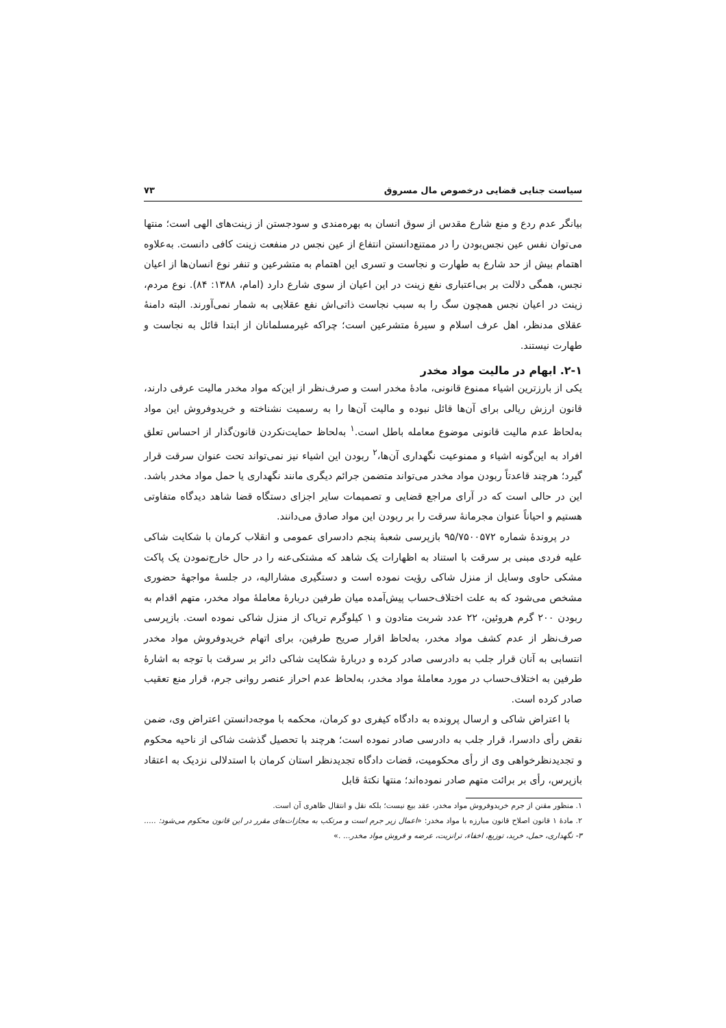سیاست جنایی قضایی درخصوص مال مسروق ۷۳
بیانگر عدم ردع و منع شارع مقدس از سوق انسان به بهره‌مندی و سودجستن از زینت‌های الهی است؛ منتها می‌توان نفس عین نجس‌بودن را در ممتنع‌دانستن انتفاع از عین نجس در منفعت زینت کافی دانست. به‌علاوه اهتمام بیش از حد شارع به طهارت و نجاست و تسری این اهتمام به متشرعین و تنفر نوع انسان‌ها از اعیان نجس، همگی دلالت بر بی‌اعتباری نفع زینت در این اعیان از سوی شارع دارد (امام، ۱۳۸۸: ۸۴). نوع مردم، زینت در اعیان نجس همچون سگ را به سبب نجاست ذاتی‌اش نفع عقلایی به شمار نمی‌آورند. البته دامنهٔ عقلای مدنظر، اهل عرف اسلام و سیرهٔ متشرعین است؛ چراکه غیرمسلمانان از ابتدا قائل به نجاست و طهارت نیستند.
۲-۱. ابهام در مالیت مواد مخدر
یکی از بارزترین اشیاء ممنوع قانونی، مادهٔ مخدر است و صرف‌نظر از این‌که مواد مخدر مالیت عرفی دارند، قانون ارزش ریالی برای آن‌ها قائل نبوده و مالیت آن‌ها را به رسمیت نشناخته و خریدوفروش این مواد به‌لحاظ عدم مالیت قانونی موضوع معامله باطل است.<sup>۱</sup> به‌لحاظ حمایت‌نکردن قانون‌گذار از احساس تعلق افراد به این‌گونه اشیاء و ممنوعیت نگهداری آن‌ها،<sup>۲</sup> ربودن این اشیاء نیز نمی‌تواند تحت عنوان سرقت قرار گیرد؛ هرچند قاعدتاً ربودن مواد مخدر می‌تواند متضمن جرائم دیگری مانند نگهداری یا حمل مواد مخدر باشد. این در حالی است که در آرای مراجع قضایی و تصمیمات سایر اجزای دستگاه قضا شاهد دیدگاه متفاوتی هستیم و احیاناً عنوان مجرمانهٔ سرقت را بر ربودن این مواد صادق می‌دانند.
در پروندهٔ شماره ۹۵/۷۵۰۰۵۷۲ بازپرسی شعبهٔ پنجم دادسرای عمومی و انقلاب کرمان با شکایت شاکی علیه فردی مبنی بر سرقت با استناد به اظهارات یک شاهد که مشتکی‌عنه را در حال خارج‌نمودن یک پاکت مشکی حاوی وسایل از منزل شاکی رؤیت نموده است و دستگیری مشارالیه، در جلسهٔ مواجههٔ حضوری مشخص می‌شود که به علت اختلاف‌حساب پیش‌آمده میان طرفین دربارهٔ معاملهٔ مواد مخدر، متهم اقدام به ربودن ۲۰۰ گرم هروئین، ۲۲ عدد شربت متادون و ۱ کیلوگرم تریاک از منزل شاکی نموده است. بازپرسی صرف‌نظر از عدم کشف مواد مخدر، به‌لحاظ اقرار صریح طرفین، برای اتهام خریدوفروش مواد مخدر انتسابی به آنان قرار جلب به دادرسی صادر کرده و دربارهٔ شکایت شاکی دائر بر سرقت با توجه به اشارهٔ طرفین به اختلاف‌حساب در مورد معاملهٔ مواد مخدر، به‌لحاظ عدم احراز عنصر روانی جرم، قرار منع تعقیب صادر کرده است.
با اعتراض شاکی و ارسال پرونده به دادگاه کیفری دو کرمان، محکمه با موجه‌دانستن اعتراض وی، ضمن نقض رأی دادسرا، قرار جلب به دادرسی صادر نموده است؛ هرچند با تحصیل گذشت شاکی از ناحیه محکوم و تجدیدنظرخواهی وی از رأی محکومیت، قضات دادگاه تجدیدنظر استان کرمان با استدلالی نزدیک به اعتقاد بازپرس، رأی بر برائت متهم صادر نموده‌اند؛ منتها نکتهٔ قابل
۱. منظور مقنن از جرم خریدوفروش مواد مخدر، عقد بیع نیست؛ بلکه نقل و انتقال ظاهری آن است.
۲. مادهٔ ۱ قانون اصلاح قانون مبارزه با مواد مخدر: «اعمال زیر جرم است و مرتکب به مجازات‌های مقرر در این قانون محکوم می‌شود: ..... ۳- نگهداری، حمل، خرید، توزیع، اخفاء، ترانزیت، عرضه و فروش مواد مخدر... .»